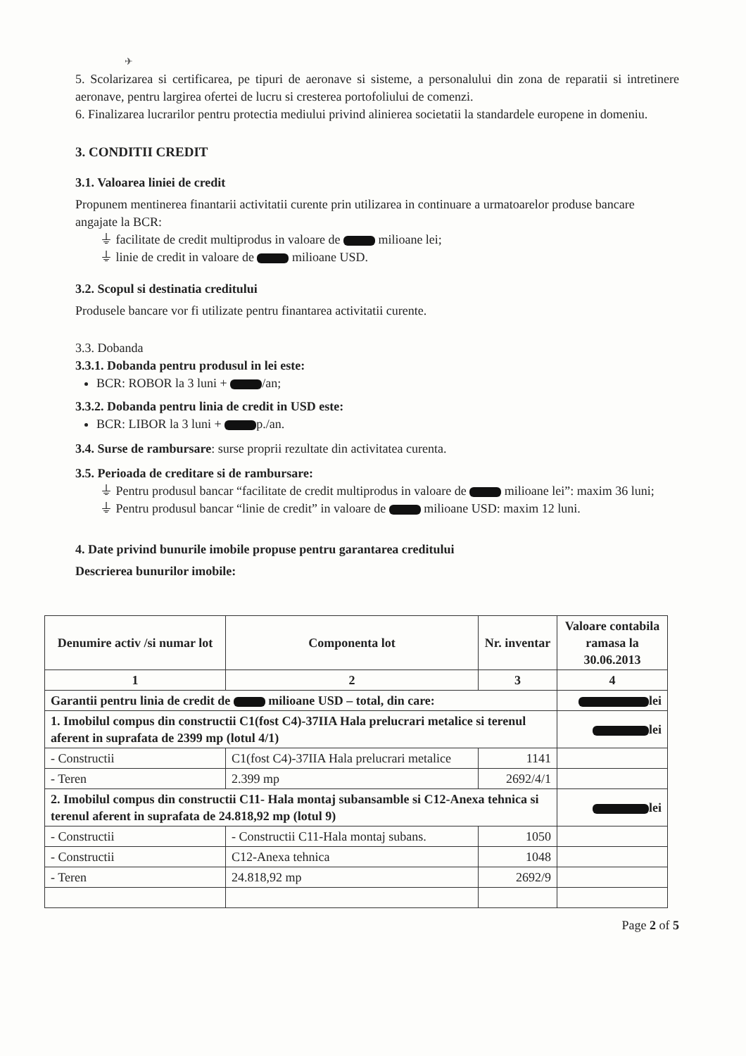✈
5. Scolarizarea si certificarea, pe tipuri de aeronave si sisteme, a personalului din zona de reparatii si intretinere aeronave, pentru largirea ofertei de lucru si cresterea portofoliului de comenzi.
6. Finalizarea lucrarilor pentru protectia mediului privind alinierea societatii la standardele europene in domeniu.
3. CONDITII CREDIT
3.1. Valoarea liniei de credit
Propunem mentinerea finantarii activitatii curente prin utilizarea in continuare a urmatoarelor produse bancare angajate la BCR:
⏚ facilitate de credit multiprodus in valoare de milioane lei;
⏚ linie de credit in valoare de milioane USD.
3.2. Scopul si destinatia creditului
Produsele bancare vor fi utilizate pentru finantarea activitatii curente.
3.3. Dobanda
3.3.1. Dobanda pentru produsul in lei este:
BCR: ROBOR la 3 luni + /an;
3.3.2. Dobanda pentru linia de credit in USD este:
BCR: LIBOR la 3 luni + p./an.
3.4. Surse de rambursare: surse proprii rezultate din activitatea curenta.
3.5. Perioada de creditare si de rambursare:
⏚ Pentru produsul bancar “facilitate de credit multiprodus in valoare de milioane lei”: maxim 36 luni;
⏚ Pentru produsul bancar “linie de credit” in valoare de milioane USD: maxim 12 luni.
4. Date privind bunurile imobile propuse pentru garantarea creditului
Descrierea bunurilor imobile:
| Denumire activ /si numar lot | Componenta lot | Nr. inventar | Valoare contabila ramasa la 30.06.2013 |
| --- | --- | --- | --- |
| 1 | 2 | 3 | 4 |
| Garantii pentru linia de credit de milioane USD – total, din care: | | | lei |
| 1. Imobilul compus din constructii C1(fost C4)-37IIA Hala prelucrari metalice si terenul aferent in suprafata de 2399 mp (lotul 4/1) | | | lei |
| - Constructii | C1(fost C4)-37IIA Hala prelucrari metalice | 1141 | |
| - Teren | 2.399 mp | 2692/4/1 | |
| 2. Imobilul compus din constructii C11- Hala montaj subansamble si C12-Anexa tehnica si terenul aferent in suprafata de 24.818,92 mp (lotul 9) | | | lei |
| - Constructii | - Constructii C11-Hala montaj subans. | 1050 | |
| - Constructii | C12-Anexa tehnica | 1048 | |
| - Teren | 24.818,92 mp | 2692/9 | |
Page 2 of 5